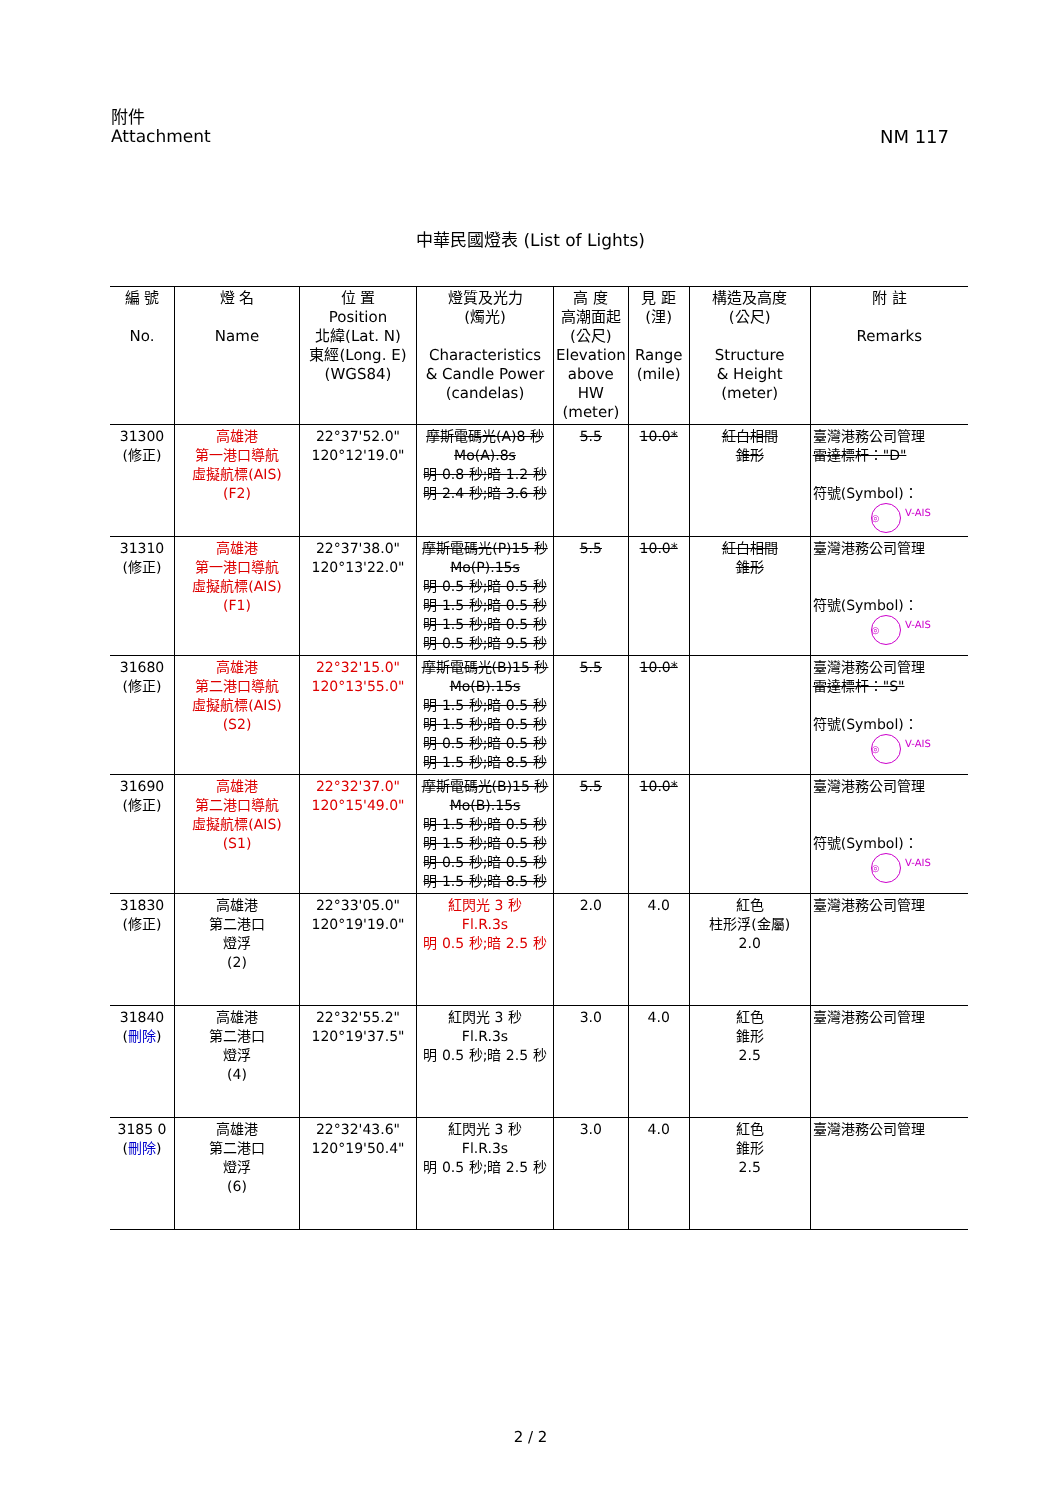附件
Attachment
NM 117
中華民國燈表 (List of Lights)
| 編 號 No. | 燈 名 Name | 位 置 Position 北緯(Lat. N) 東經(Long. E) (WGS84) | 燈質及光力 (燭光) Characteristics & Candle Power (candelas) | 高 度 高潮面起 (公尺) Elevation above HW (meter) | 見 距 (浬) Range (mile) | 構造及高度 (公尺) Structure & Height (meter) | 附 註 Remarks |
| --- | --- | --- | --- | --- | --- | --- | --- |
| 31300 (修正) | 高雄港 第一港口導航 虛擬航標(AIS) (F2) | 22°37'52.0" 120°12'19.0" | 摩斯電碼光(A)8 秒 Mo(A).8s 明 0.8 秒;暗 1.2 秒 明 2.4 秒;暗 3.6 秒 | 5.5 | 10.0* | 紅白相間 錐形 | 臺灣港務公司管理 雷達標杆："D" 符號(Symbol)： ◎ V-AIS |
| 31310 (修正) | 高雄港 第一港口導航 虛擬航標(AIS) (F1) | 22°37'38.0" 120°13'22.0" | 摩斯電碼光(P)15 秒 Mo(P).15s 明 0.5 秒;暗 0.5 秒 明 1.5 秒;暗 0.5 秒 明 1.5 秒;暗 0.5 秒 明 0.5 秒;暗 9.5 秒 | 5.5 | 10.0* | 紅白相間 錐形 | 臺灣港務公司管理 符號(Symbol)： ◎ V-AIS |
| 31680 (修正) | 高雄港 第二港口導航 虛擬航標(AIS) (S2) | 22°32'15.0" 120°13'55.0" | 摩斯電碼光(B)15 秒 Mo(B).15s 明 1.5 秒;暗 0.5 秒 明 1.5 秒;暗 0.5 秒 明 0.5 秒;暗 0.5 秒 明 1.5 秒;暗 8.5 秒 | 5.5 | 10.0* | | 臺灣港務公司管理 雷達標杆："S" 符號(Symbol)： ◎ V-AIS |
| 31690 (修正) | 高雄港 第二港口導航 虛擬航標(AIS) (S1) | 22°32'37.0" 120°15'49.0" | 摩斯電碼光(B)15 秒 Mo(B).15s 明 1.5 秒;暗 0.5 秒 明 1.5 秒;暗 0.5 秒 明 0.5 秒;暗 0.5 秒 明 1.5 秒;暗 8.5 秒 | 5.5 | 10.0* | | 臺灣港務公司管理 符號(Symbol)： ◎ V-AIS |
| 31830 (修正) | 高雄港 第二港口 燈浮 (2) | 22°33'05.0" 120°19'19.0" | 紅閃光 3 秒 Fl.R.3s 明 0.5 秒;暗 2.5 秒 | 2.0 | 4.0 | 紅色 柱形浮(金屬) 2.0 | 臺灣港務公司管理 |
| 31840 ( 刪除 ) | 高雄港 第二港口 燈浮 (4) | 22°32'55.2" 120°19'37.5" | 紅閃光 3 秒 Fl.R.3s 明 0.5 秒;暗 2.5 秒 | 3.0 | 4.0 | 紅色 錐形 2.5 | 臺灣港務公司管理 |
| 3185 0 ( 刪除 ) | 高雄港 第二港口 燈浮 (6) | 22°32'43.6" 120°19'50.4" | 紅閃光 3 秒 Fl.R.3s 明 0.5 秒;暗 2.5 秒 | 3.0 | 4.0 | 紅色 錐形 2.5 | 臺灣港務公司管理 |
2 / 2